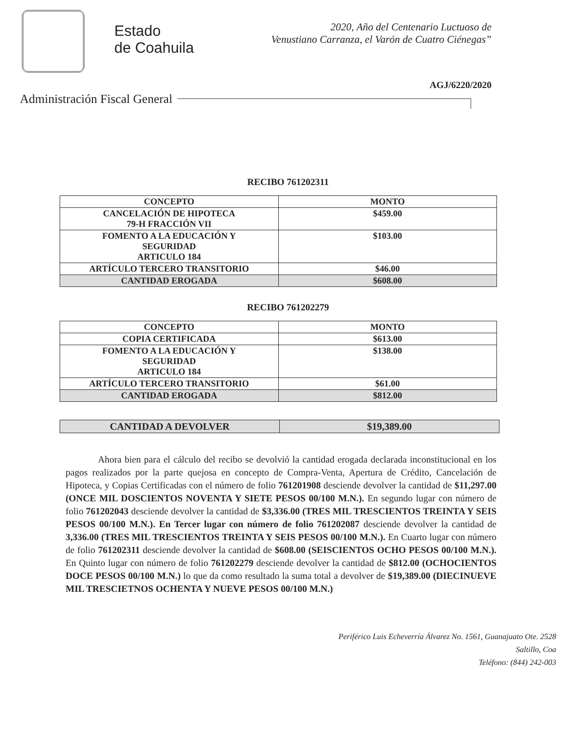Estado
de Coahuila
2020, Año del Centenario Luctuoso de
Venustiano Carranza, el Varón de Cuatro Ciénegas”
AGJ/6220/2020
Administración Fiscal General
RECIBO 761202311
| CONCEPTO | MONTO |
| --- | --- |
| CANCELACIÓN DE HIPOTECA 79-H FRACCIÓN VII | $459.00 |
| FOMENTO A LA EDUCACIÓN Y SEGURIDAD ARTICULO 184 | $103.00 |
| ARTÍCULO TERCERO TRANSITORIO | $46.00 |
| CANTIDAD EROGADA | $608.00 |
RECIBO 761202279
| CONCEPTO | MONTO |
| --- | --- |
| COPIA CERTIFICADA | $613.00 |
| FOMENTO A LA EDUCACIÓN Y SEGURIDAD ARTICULO 184 | $138.00 |
| ARTÍCULO TERCERO TRANSITORIO | $61.00 |
| CANTIDAD EROGADA | $812.00 |
| CANTIDAD A DEVOLVER | $19,389.00 |
Ahora bien para el cálculo del recibo se devolvió la cantidad erogada declarada inconstitucional en los pagos realizados por la parte quejosa en concepto de Compra-Venta, Apertura de Crédito, Cancelación de Hipoteca, y Copias Certificadas con el número de folio 761201908 desciende devolver la cantidad de $11,297.00 (ONCE MIL DOSCIENTOS NOVENTA Y SIETE PESOS 00/100 M.N.). En segundo lugar con número de folio 761202043 desciende devolver la cantidad de $3,336.00 (TRES MIL TRESCIENTOS TREINTA Y SEIS PESOS 00/100 M.N.). En Tercer lugar con número de folio 761202087 desciende devolver la cantidad de 3,336.00 (TRES MIL TRESCIENTOS TREINTA Y SEIS PESOS 00/100 M.N.). En Cuarto lugar con número de folio 761202311 desciende devolver la cantidad de $608.00 (SEISCIENTOS OCHO PESOS 00/100 M.N.). En Quinto lugar con número de folio 761202279 desciende devolver la cantidad de $812.00 (OCHOCIENTOS DOCE PESOS 00/100 M.N.) lo que da como resultado la suma total a devolver de $19,389.00 (DIECINUEVE MIL TRESCIETNOS OCHENTA Y NUEVE PESOS 00/100 M.N.)
Periférico Luis Echeverría Álvarez No. 1561, Guanajuato Ote. 2528
Saltillo, Coa
Teléfono: (844) 242-003